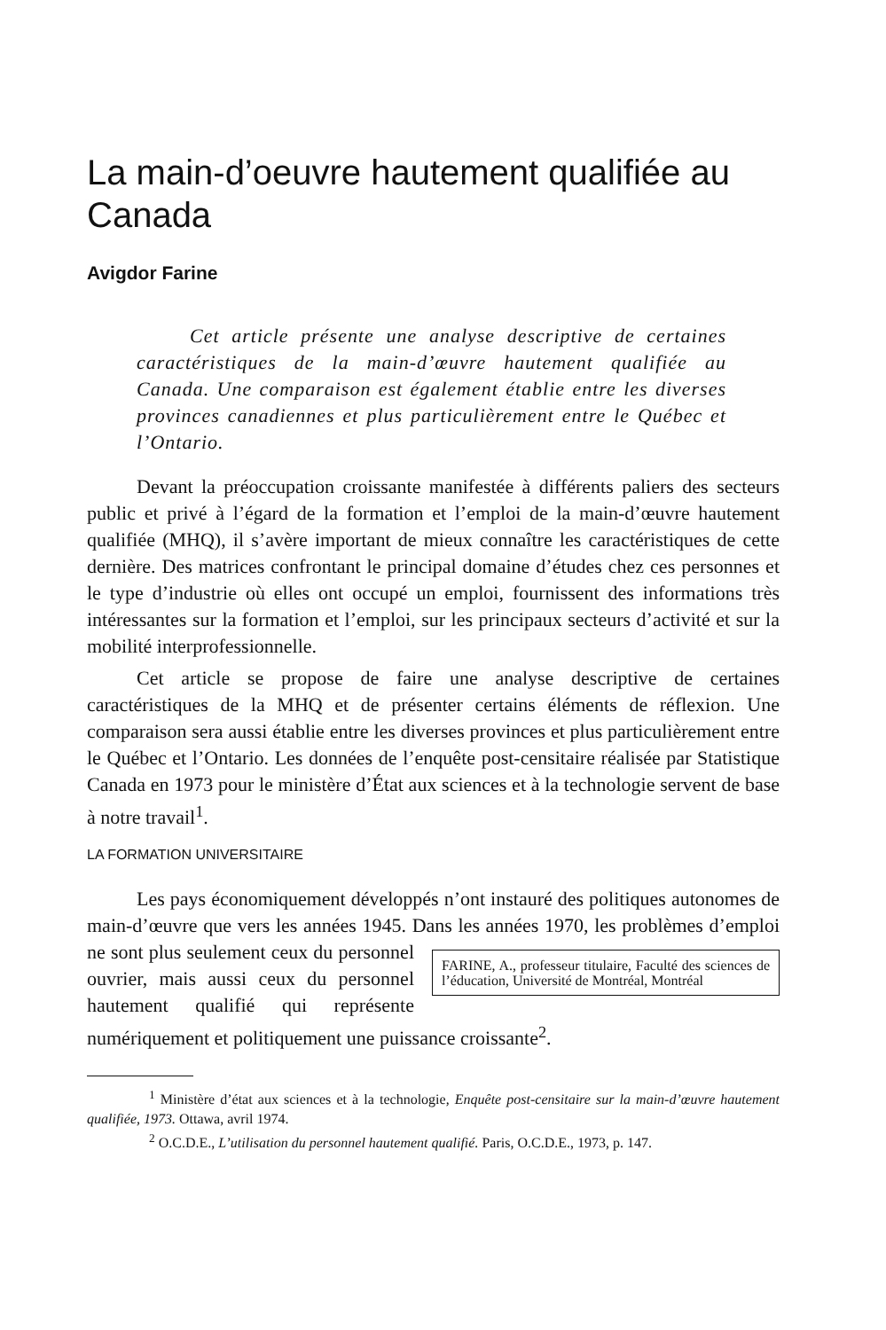La main-d’oeuvre hautement qualifiée au Canada
Avigdor Farine
Cet article présente une analyse descriptive de certaines caractéristiques de la main-d’œuvre hautement qualifiée au Canada. Une comparaison est également établie entre les diverses provinces canadiennes et plus particulièrement entre le Québec et l’Ontario.
Devant la préoccupation croissante manifestée à différents paliers des secteurs public et privé à l’égard de la formation et l’emploi de la main-d’œuvre hautement qualifiée (MHQ), il s’avère important de mieux connaître les caractéristiques de cette dernière. Des matrices confrontant le principal domaine d’études chez ces personnes et le type d’industrie où elles ont occupé un emploi, fournissent des informations très intéressantes sur la formation et l’emploi, sur les principaux secteurs d’activité et sur la mobilité interprofessionnelle.
Cet article se propose de faire une analyse descriptive de certaines caractéristiques de la MHQ et de présenter certains éléments de réflexion. Une comparaison sera aussi établie entre les diverses provinces et plus particulièrement entre le Québec et l’Ontario. Les données de l’enquête post-censitaire réalisée par Statistique Canada en 1973 pour le ministère d’État aux sciences et à la technologie servent de base à notre travail<sup>1</sup>.
LA FORMATION UNIVERSITAIRE
Les pays économiquement développés n’ont instauré des politiques autonomes de main-d’œuvre que vers les années 1945. Dans les années 1970, les problèmes d’emploi ne FARINE, A., professeur titulaire, Faculté des sciences de l’éducation, Université de Montréal, Montréal sont plus seulement ceux du personnel ouvrier, mais aussi ceux du personnel hautement qualifié qui représente numériquement et politiquement une puissance croissante<sup>2</sup>.
<sup>1</sup> Ministère d’état aux sciences et à la technologie, Enquête post-censitaire sur la main-d’œuvre hautement qualifiée, 1973. Ottawa, avril 1974.
<sup>2</sup> O.C.D.E., L’utilisation du personnel hautement qualifié. Paris, O.C.D.E., 1973, p. 147.